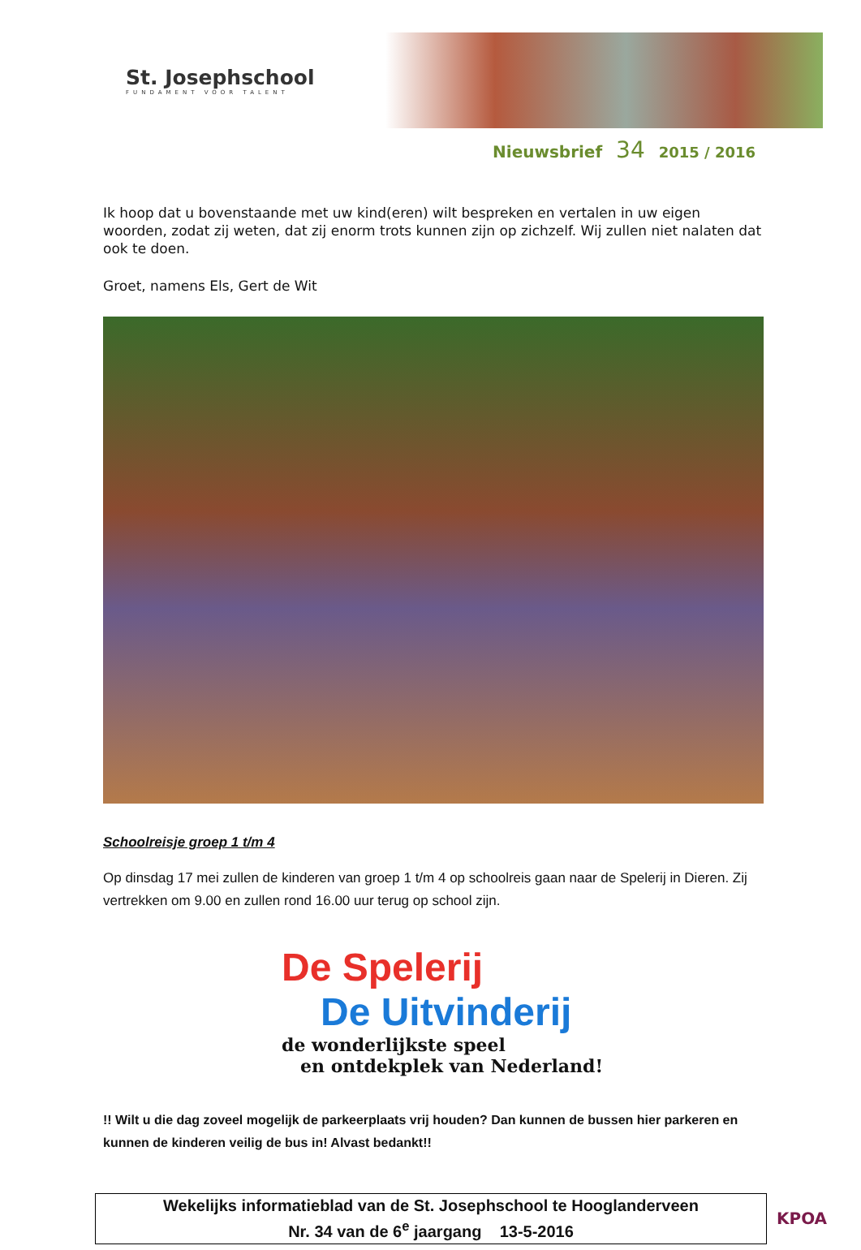St. Josephschool
FUNDAMENT VOOR TALENT
Nieuwsbrief 34 2015 / 2016
Ik hoop dat u bovenstaande met uw kind(eren) wilt bespreken en vertalen in uw eigen woorden, zodat zij weten, dat zij enorm trots kunnen zijn op zichzelf. Wij zullen niet nalaten dat ook te doen.
Groet, namens Els, Gert de Wit
Schoolreisje groep 1 t/m 4
Op dinsdag 17 mei zullen de kinderen van groep 1 t/m 4 op schoolreis gaan naar de Spelerij in Dieren. Zij vertrekken om 9.00 en zullen rond 16.00 uur terug op school zijn.
De Spelerij
De Uitvinderij
de wonderlijkste speel
en ontdekplek van Nederland!
!! Wilt u die dag zoveel mogelijk de parkeerplaats vrij houden? Dan kunnen de bussen hier parkeren en kunnen de kinderen veilig de bus in! Alvast bedankt!!
Wekelijks informatieblad van de St. Josephschool te Hooglanderveen
Nr. 34 van de 6<sup>e</sup> jaargang 13-5-2016
KPOA